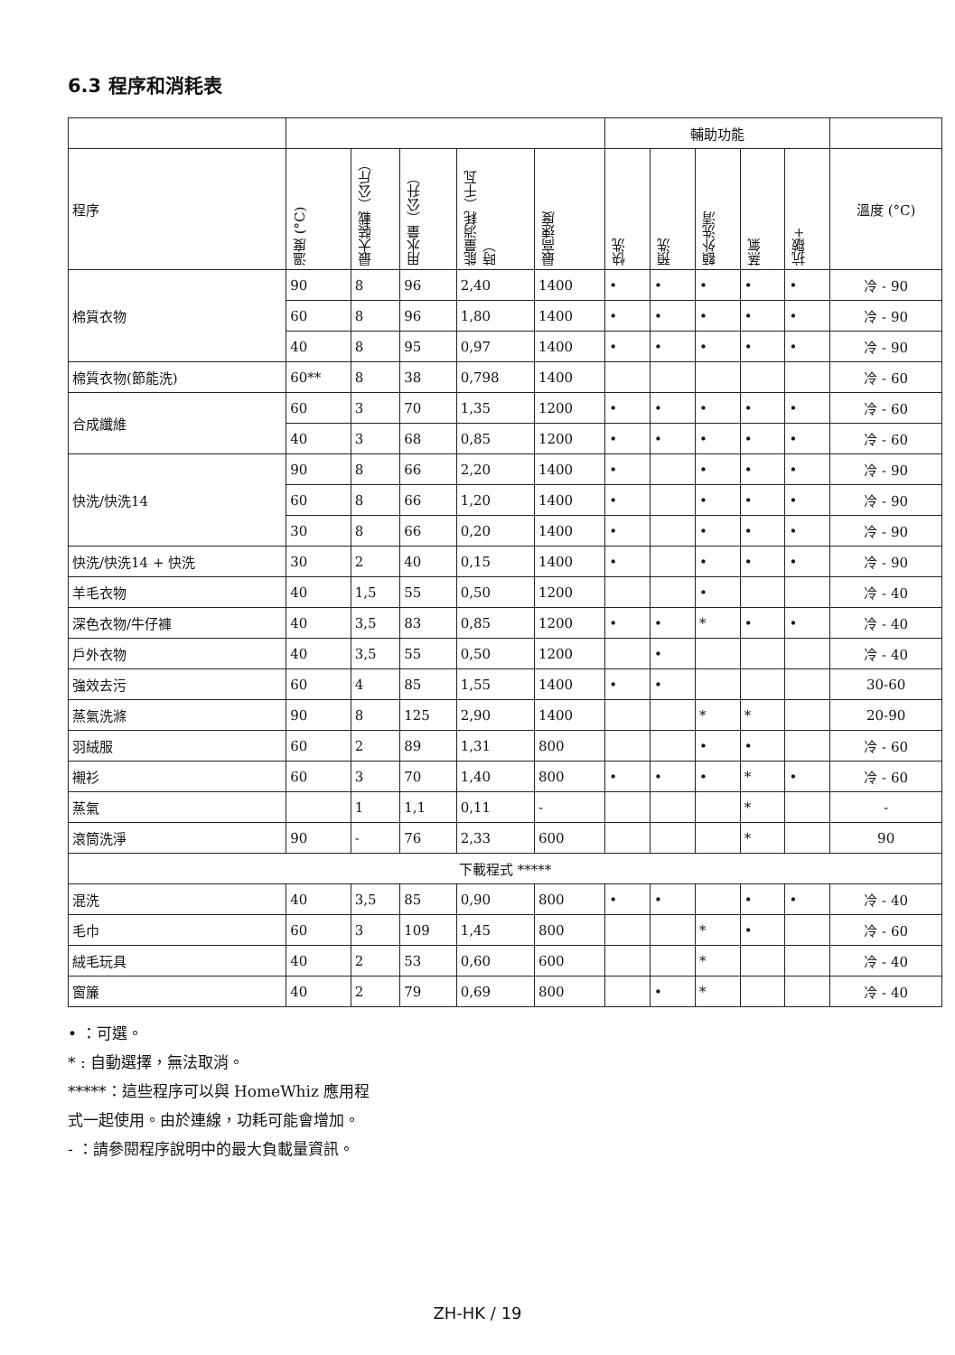6.3 程序和消耗表
| | | | | | | 輔助功能 | | | | | |
| --- | --- | --- | --- | --- | --- | --- | --- | --- | --- | --- | --- |
| 程序 | 溫度 (°C) | 最大裝載（公斤） | 用水量（公升） | 能量消耗（千瓦時） | 最高速度 | 快洗 | 預洗 | 額外洗清 | 蒸氣 | 抗皺+ | 溫度 (°C) |
| 棉質衣物 | 90 | 8 | 96 | 2,40 | 1400 | • | • | • | • | • | 冷 - 90 |
| | 60 | 8 | 96 | 1,80 | 1400 | • | • | • | • | • | 冷 - 90 |
| | 40 | 8 | 95 | 0,97 | 1400 | • | • | • | • | • | 冷 - 90 |
| 棉質衣物(節能洗) | 60** | 8 | 38 | 0,798 | 1400 | | | | | | 冷 - 60 |
| 合成纖維 | 60 | 3 | 70 | 1,35 | 1200 | • | • | • | • | • | 冷 - 60 |
| | 40 | 3 | 68 | 0,85 | 1200 | • | • | • | • | • | 冷 - 60 |
| 快洗/快洗14 | 90 | 8 | 66 | 2,20 | 1400 | • | | • | • | • | 冷 - 90 |
| | 60 | 8 | 66 | 1,20 | 1400 | • | | • | • | • | 冷 - 90 |
| | 30 | 8 | 66 | 0,20 | 1400 | • | | • | • | • | 冷 - 90 |
| 快洗/快洗14 + 快洗 | 30 | 2 | 40 | 0,15 | 1400 | • | | • | • | • | 冷 - 90 |
| 羊毛衣物 | 40 | 1,5 | 55 | 0,50 | 1200 | | | • | | | 冷 - 40 |
| 深色衣物/牛仔褲 | 40 | 3,5 | 83 | 0,85 | 1200 | • | • | * | • | • | 冷 - 40 |
| 戶外衣物 | 40 | 3,5 | 55 | 0,50 | 1200 | | • | | | | 冷 - 40 |
| 強效去污 | 60 | 4 | 85 | 1,55 | 1400 | • | • | | | | 30-60 |
| 蒸氣洗滌 | 90 | 8 | 125 | 2,90 | 1400 | | | * | * | | 20-90 |
| 羽絨服 | 60 | 2 | 89 | 1,31 | 800 | | | • | • | | 冷 - 60 |
| 襯衫 | 60 | 3 | 70 | 1,40 | 800 | • | • | • | * | • | 冷 - 60 |
| 蒸氣 | | 1 | 1,1 | 0,11 | - | | | | * | | - |
| 滾筒洗淨 | 90 | - | 76 | 2,33 | 600 | | | | * | | 90 |
| 下載程式 ***** | | | | | | | | | | | |
| 混洗 | 40 | 3,5 | 85 | 0,90 | 800 | • | • | | • | • | 冷 - 40 |
| 毛巾 | 60 | 3 | 109 | 1,45 | 800 | | | * | • | | 冷 - 60 |
| 絨毛玩具 | 40 | 2 | 53 | 0,60 | 600 | | | * | | | 冷 - 40 |
| 窗簾 | 40 | 2 | 79 | 0,69 | 800 | | • | * | | | 冷 - 40 |
• ：可選。
* : 自動選擇，無法取消。
*****：這些程序可以與 HomeWhiz 應用程
式一起使用。由於連線，功耗可能會增加。
- ：請參閱程序說明中的最大負載量資訊。
ZH-HK / 19